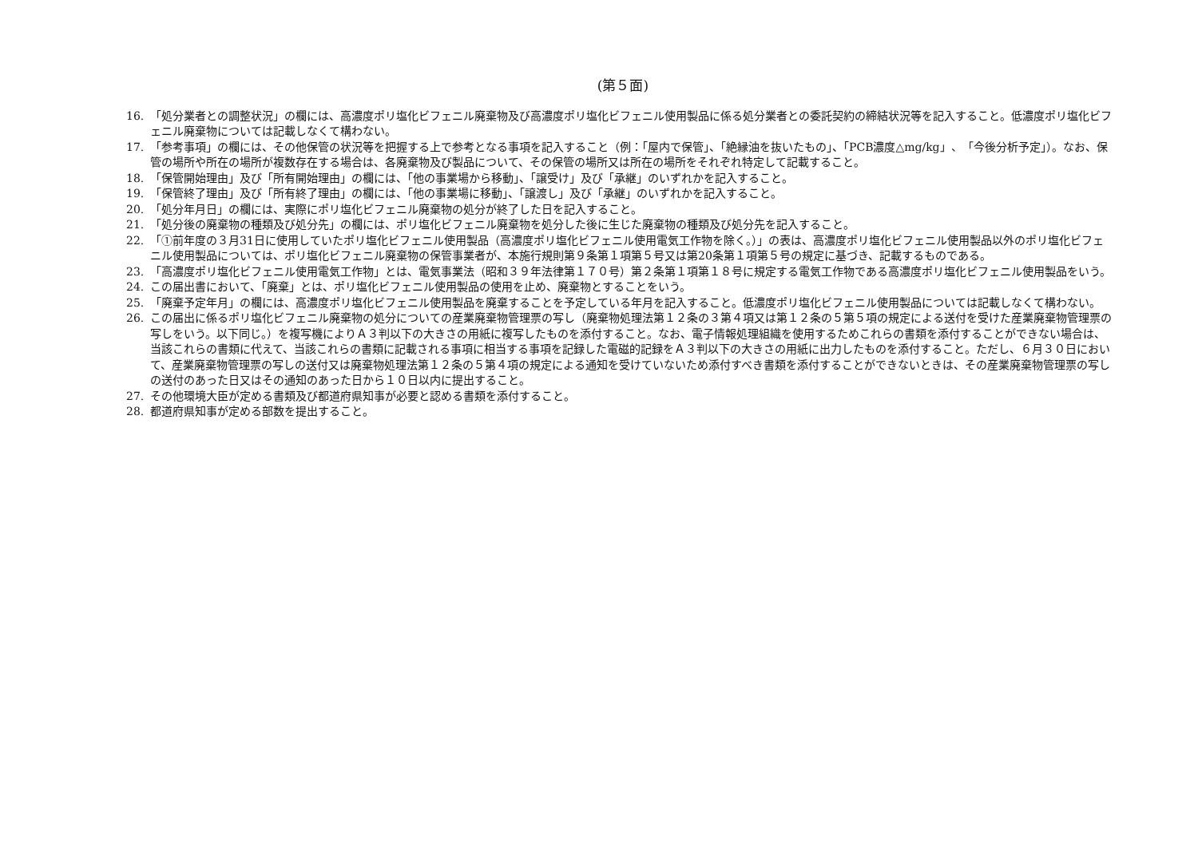(第５面)
16. 「処分業者との調整状況」の欄には、高濃度ポリ塩化ビフェニル廃棄物及び高濃度ポリ塩化ビフェニル使用製品に係る処分業者との委託契約の締結状況等を記入すること。低濃度ポリ塩化ビフェニル廃棄物については記載しなくて構わない。
17. 「参考事項」の欄には、その他保管の状況等を把握する上で参考となる事項を記入すること（例：「屋内で保管」、「絶縁油を抜いたもの」、「PCB濃度△mg/kg」、「今後分析予定」）。なお、保管の場所や所在の場所が複数存在する場合は、各廃棄物及び製品について、その保管の場所又は所在の場所をそれぞれ特定して記載すること。
18. 「保管開始理由」及び「所有開始理由」の欄には、「他の事業場から移動」、「譲受け」及び「承継」のいずれかを記入すること。
19. 「保管終了理由」及び「所有終了理由」の欄には、「他の事業場に移動」、「譲渡し」及び「承継」のいずれかを記入すること。
20. 「処分年月日」の欄には、実際にポリ塩化ビフェニル廃棄物の処分が終了した日を記入すること。
21. 「処分後の廃棄物の種類及び処分先」の欄には、ポリ塩化ビフェニル廃棄物を処分した後に生じた廃棄物の種類及び処分先を記入すること。
22. 「①前年度の３月31日に使用していたポリ塩化ビフェニル使用製品（高濃度ポリ塩化ビフェニル使用電気工作物を除く。）」の表は、高濃度ポリ塩化ビフェニル使用製品以外のポリ塩化ビフェニル使用製品については、ポリ塩化ビフェニル廃棄物の保管事業者が、本施行規則第９条第１項第５号又は第20条第１項第５号の規定に基づき、記載するものである。
23. 「高濃度ポリ塩化ビフェニル使用電気工作物」とは、電気事業法（昭和３９年法律第１７０号）第２条第１項第１８号に規定する電気工作物である高濃度ポリ塩化ビフェニル使用製品をいう。
24. この届出書において、「廃棄」とは、ポリ塩化ビフェニル使用製品の使用を止め、廃棄物とすることをいう。
25. 「廃棄予定年月」の欄には、高濃度ポリ塩化ビフェニル使用製品を廃棄することを予定している年月を記入すること。低濃度ポリ塩化ビフェニル使用製品については記載しなくて構わない。
26. この届出に係るポリ塩化ビフェニル廃棄物の処分についての産業廃棄物管理票の写し（廃棄物処理法第１２条の３第４項又は第１２条の５第５項の規定による送付を受けた産業廃棄物管理票の写しをいう。以下同じ。）を複写機によりＡ３判以下の大きさの用紙に複写したものを添付すること。なお、電子情報処理組織を使用するためこれらの書類を添付することができない場合は、当該これらの書類に代えて、当該これらの書類に記載される事項に相当する事項を記録した電磁的記録をＡ３判以下の大きさの用紙に出力したものを添付すること。ただし、６月３０日において、産業廃棄物管理票の写しの送付又は廃棄物処理法第１２条の５第４項の規定による通知を受けていないため添付すべき書類を添付することができないときは、その産業廃棄物管理票の写しの送付のあった日又はその通知のあった日から１０日以内に提出すること。
27. その他環境大臣が定める書類及び都道府県知事が必要と認める書類を添付すること。
28. 都道府県知事が定める部数を提出すること。